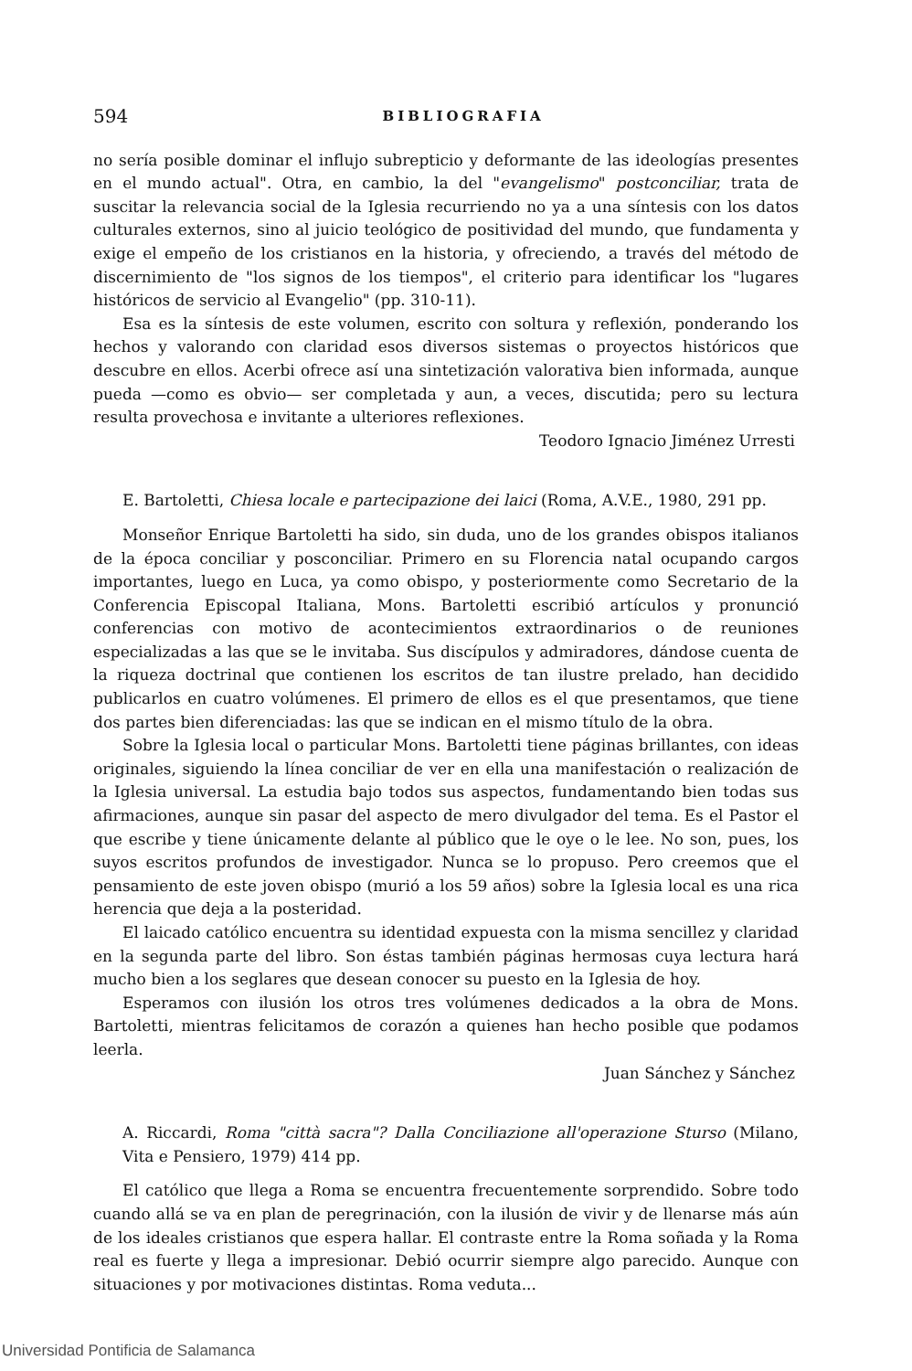594 BIBLIOGRAFIA
no sería posible dominar el influjo subrepticio y deformante de las ideologías presentes en el mundo actual". Otra, en cambio, la del "evangelismo" postconciliar, trata de suscitar la relevancia social de la Iglesia recurriendo no ya a una síntesis con los datos culturales externos, sino al juicio teológico de positividad del mundo, que fundamenta y exige el empeño de los cristianos en la historia, y ofreciendo, a través del método de discernimiento de "los signos de los tiempos", el criterio para identificar los "lugares históricos de servicio al Evangelio" (pp. 310-11).
Esa es la síntesis de este volumen, escrito con soltura y reflexión, ponderando los hechos y valorando con claridad esos diversos sistemas o proyectos históricos que descubre en ellos. Acerbi ofrece así una sintetización valorativa bien informada, aunque pueda —como es obvio— ser completada y aun, a veces, discutida; pero su lectura resulta provechosa e invitante a ulteriores reflexiones.
Teodoro Ignacio Jiménez Urresti
E. Bartoletti, Chiesa locale e partecipazione dei laici (Roma, A.V.E., 1980, 291 pp.
Monseñor Enrique Bartoletti ha sido, sin duda, uno de los grandes obispos italianos de la época conciliar y posconciliar. Primero en su Florencia natal ocupando cargos importantes, luego en Luca, ya como obispo, y posteriormente como Secretario de la Conferencia Episcopal Italiana, Mons. Bartoletti escribió artículos y pronunció conferencias con motivo de acontecimientos extraordinarios o de reuniones especializadas a las que se le invitaba. Sus discípulos y admiradores, dándose cuenta de la riqueza doctrinal que contienen los escritos de tan ilustre prelado, han decidido publicarlos en cuatro volúmenes. El primero de ellos es el que presentamos, que tiene dos partes bien diferenciadas: las que se indican en el mismo título de la obra.
Sobre la Iglesia local o particular Mons. Bartoletti tiene páginas brillantes, con ideas originales, siguiendo la línea conciliar de ver en ella una manifestación o realización de la Iglesia universal. La estudia bajo todos sus aspectos, fundamentando bien todas sus afirmaciones, aunque sin pasar del aspecto de mero divulgador del tema. Es el Pastor el que escribe y tiene únicamente delante al público que le oye o le lee. No son, pues, los suyos escritos profundos de investigador. Nunca se lo propuso. Pero creemos que el pensamiento de este joven obispo (murió a los 59 años) sobre la Iglesia local es una rica herencia que deja a la posteridad.
El laicado católico encuentra su identidad expuesta con la misma sencillez y claridad en la segunda parte del libro. Son éstas también páginas hermosas cuya lectura hará mucho bien a los seglares que desean conocer su puesto en la Iglesia de hoy.
Esperamos con ilusión los otros tres volúmenes dedicados a la obra de Mons. Bartoletti, mientras felicitamos de corazón a quienes han hecho posible que podamos leerla.
Juan Sánchez y Sánchez
A. Riccardi, Roma "città sacra"? Dalla Conciliazione all'operazione Sturso (Milano, Vita e Pensiero, 1979) 414 pp.
El católico que llega a Roma se encuentra frecuentemente sorprendido. Sobre todo cuando allá se va en plan de peregrinación, con la ilusión de vivir y de llenarse más aún de los ideales cristianos que espera hallar. El contraste entre la Roma soñada y la Roma real es fuerte y llega a impresionar. Debió ocurrir siempre algo parecido. Aunque con situaciones y por motivaciones distintas. Roma veduta...
Universidad Pontificia de Salamanca